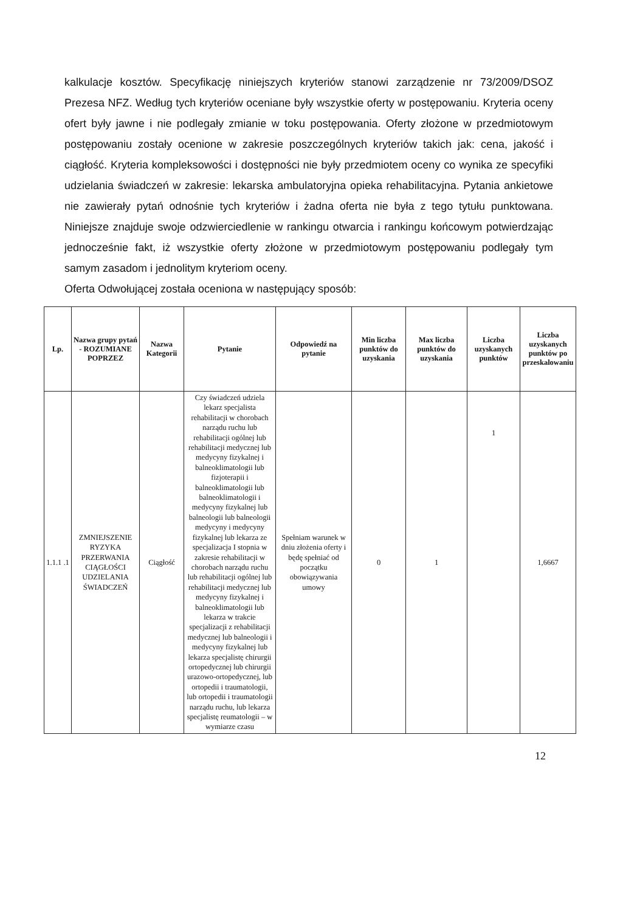kalkulacje kosztów. Specyfikację niniejszych kryteriów stanowi zarządzenie nr 73/2009/DSOZ Prezesa NFZ. Według tych kryteriów oceniane były wszystkie oferty w postępowaniu. Kryteria oceny ofert były jawne i nie podlegały zmianie w toku postępowania. Oferty złożone w przedmiotowym postępowaniu zostały ocenione w zakresie poszczególnych kryteriów takich jak: cena, jakość i ciągłość. Kryteria kompleksowości i dostępności nie były przedmiotem oceny co wynika ze specyfiki udzielania świadczeń w zakresie: lekarska ambulatoryjna opieka rehabilitacyjna. Pytania ankietowe nie zawierały pytań odnośnie tych kryteriów i żadna oferta nie była z tego tytułu punktowana. Niniejsze znajduje swoje odzwierciedlenie w rankingu otwarcia i rankingu końcowym potwierdzając jednocześnie fakt, iż wszystkie oferty złożone w przedmiotowym postępowaniu podlegały tym samym zasadom i jednolitym kryteriom oceny.
Oferta Odwołującej została oceniona w następujący sposób:
| Lp. | Nazwa grupy pytań - ROZUMIANE POPRZEZ | Nazwa Kategorii | Pytanie | Odpowiedź na pytanie | Min liczba punktów do uzyskania | Max liczba punktów do uzyskania | Liczba uzyskanych punktów | Liczba uzyskanych punktów po przeskalowaniu |
| --- | --- | --- | --- | --- | --- | --- | --- | --- |
| 1.1.1 .1 | ZMNIEJSZENIE RYZYKA PRZERWANIA CIĄGŁOŚCI UDZIELANIA ŚWIADCZEŃ | Ciągłość | Czy świadczeń udziela lekarz specjalista rehabilitacji w chorobach narządu ruchu lub rehabilitacji ogólnej lub rehabilitacji medycznej lub medycyny fizykalnej i balneoklimatologii lub fizjoterapii i balneoklimatologii lub balneoklimatologii i medycyny fizykalnej lub balneologii lub balneologii medycyny i medycyny fizykalnej lub lekarza ze specjalizacja I stopnia w zakresie rehabilitacji w chorobach narządu ruchu lub rehabilitacji ogólnej lub rehabilitacji medycznej lub medycyny fizykalnej i balneoklimatologii lub lekarza w trakcie specjalizacji z rehabilitacji medycznej lub balneologii i medycyny fizykalnej lub lekarza specjalistę chirurgii ortopedycznej lub chirurgii urazowo-ortopedycznej, lub ortopedii i traumatologii, lub ortopedii i traumatologii narządu ruchu, lub lekarza specjalistę reumatologii – w wymiarze czasu | Spełniam warunek w dniu złożenia oferty i będę spełniać od początku obowiązywania umowy | 0 | 1 | 1 | 1,6667 |
12